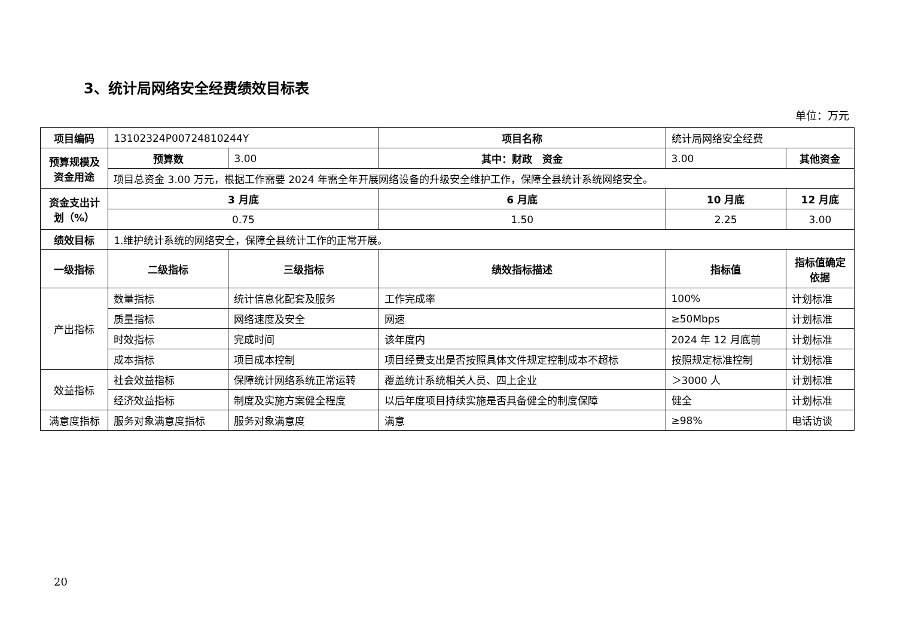3、统计局网络安全经费绩效目标表
单位：万元
| 项目编码 | 13102324P00724810244Y | | 项目名称 | 统计局网络安全经费 | | |
| 预算规模及资金用途 | 预算数 | 3.00 | 其中：财政 资金 | 3.00 | 其他资金 | |
| | 项目总资金 3.00 万元，根据工作需要 2024 年需全年开展网络设备的升级安全维护工作，保障全县统计系统网络安全。 | | | | | |
| 资金支出计划（%） | 3 月底 | | 6 月底 | 10 月底 | 12 月底 | |
| | 0.75 | | 1.50 | 2.25 | 3.00 | |
| 绩效目标 | 1.维护统计系统的网络安全，保障全县统计工作的正常开展。 | | | | | |
| 一级指标 | 二级指标 | 三级指标 | 绩效指标描述 | 指标值 | 指标值确定依据 | |
| 产出指标 | 数量指标 | 统计信息化配套及服务 | 工作完成率 | 100% | 计划标准 | |
| | 质量指标 | 网络速度及安全 | 网速 | ≥50Mbps | 计划标准 | |
| | 时效指标 | 完成时间 | 该年度内 | 2024 年 12 月底前 | 计划标准 | |
| | 成本指标 | 项目成本控制 | 项目经费支出是否按照具体文件规定控制成本不超标 | 按照规定标准控制 | 计划标准 | |
| 效益指标 | 社会效益指标 | 保障统计网络系统正常运转 | 覆盖统计系统相关人员、四上企业 | ＞3000 人 | 计划标准 | |
| | 经济效益指标 | 制度及实施方案健全程度 | 以后年度项目持续实施是否具备健全的制度保障 | 健全 | 计划标准 | |
| 满意度指标 | 服务对象满意度指标 | 服务对象满意度 | 满意 | ≥98% | 电话访谈 | |
20